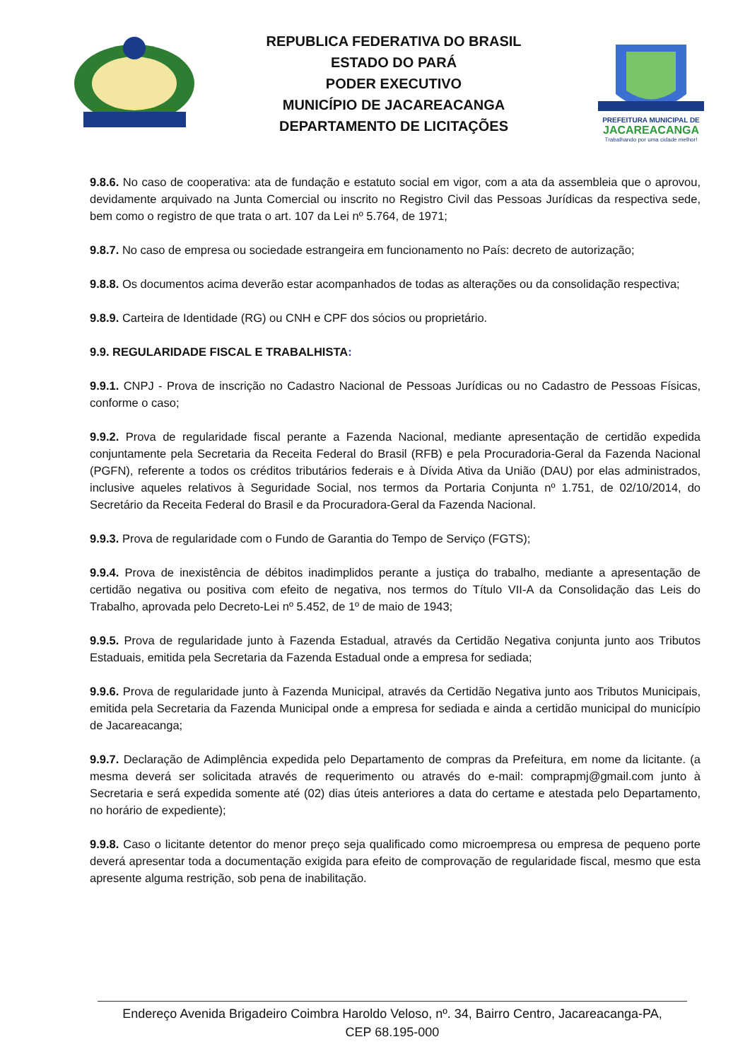REPUBLICA FEDERATIVA DO BRASIL
ESTADO DO PARÁ
PODER EXECUTIVO
MUNICÍPIO DE JACAREACANGA
DEPARTAMENTO DE LICITAÇÕES
PREFEITURA MUNICIPAL DE
JACAREACANGA
Trabalhando por uma cidade melhor!
9.8.6. No caso de cooperativa: ata de fundação e estatuto social em vigor, com a ata da assembleia que o aprovou, devidamente arquivado na Junta Comercial ou inscrito no Registro Civil das Pessoas Jurídicas da respectiva sede, bem como o registro de que trata o art. 107 da Lei nº 5.764, de 1971;
9.8.7. No caso de empresa ou sociedade estrangeira em funcionamento no País: decreto de autorização;
9.8.8. Os documentos acima deverão estar acompanhados de todas as alterações ou da consolidação respectiva;
9.8.9. Carteira de Identidade (RG) ou CNH e CPF dos sócios ou proprietário.
9.9. REGULARIDADE FISCAL E TRABALHISTA:
9.9.1. CNPJ - Prova de inscrição no Cadastro Nacional de Pessoas Jurídicas ou no Cadastro de Pessoas Físicas, conforme o caso;
9.9.2. Prova de regularidade fiscal perante a Fazenda Nacional, mediante apresentação de certidão expedida conjuntamente pela Secretaria da Receita Federal do Brasil (RFB) e pela Procuradoria-Geral da Fazenda Nacional (PGFN), referente a todos os créditos tributários federais e à Dívida Ativa da União (DAU) por elas administrados, inclusive aqueles relativos à Seguridade Social, nos termos da Portaria Conjunta nº 1.751, de 02/10/2014, do Secretário da Receita Federal do Brasil e da Procuradora-Geral da Fazenda Nacional.
9.9.3. Prova de regularidade com o Fundo de Garantia do Tempo de Serviço (FGTS);
9.9.4. Prova de inexistência de débitos inadimplidos perante a justiça do trabalho, mediante a apresentação de certidão negativa ou positiva com efeito de negativa, nos termos do Título VII-A da Consolidação das Leis do Trabalho, aprovada pelo Decreto-Lei nº 5.452, de 1º de maio de 1943;
9.9.5. Prova de regularidade junto à Fazenda Estadual, através da Certidão Negativa conjunta junto aos Tributos Estaduais, emitida pela Secretaria da Fazenda Estadual onde a empresa for sediada;
9.9.6. Prova de regularidade junto à Fazenda Municipal, através da Certidão Negativa junto aos Tributos Municipais, emitida pela Secretaria da Fazenda Municipal onde a empresa for sediada e ainda a certidão municipal do município de Jacareacanga;
9.9.7. Declaração de Adimplência expedida pelo Departamento de compras da Prefeitura, em nome da licitante. (a mesma deverá ser solicitada através de requerimento ou através do e-mail: comprapmj@gmail.com junto à Secretaria e será expedida somente até (02) dias úteis anteriores a data do certame e atestada pelo Departamento, no horário de expediente);
9.9.8. Caso o licitante detentor do menor preço seja qualificado como microempresa ou empresa de pequeno porte deverá apresentar toda a documentação exigida para efeito de comprovação de regularidade fiscal, mesmo que esta apresente alguma restrição, sob pena de inabilitação.
Endereço Avenida Brigadeiro Coimbra Haroldo Veloso, nº. 34, Bairro Centro, Jacareacanga-PA,
CEP 68.195-000